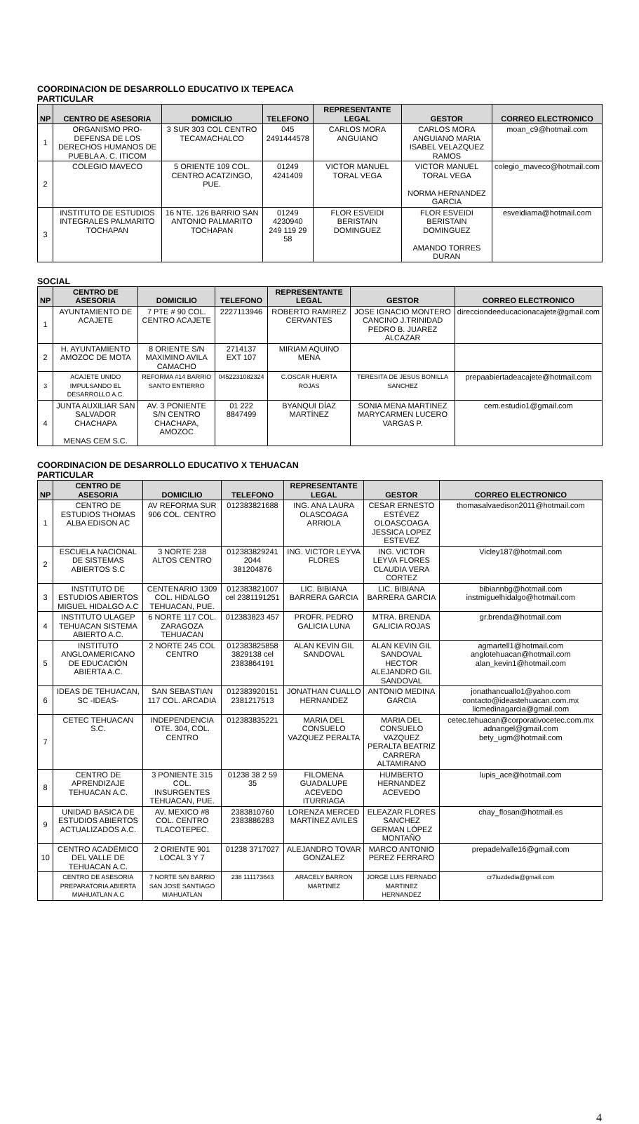COORDINACION DE DESARROLLO EDUCATIVO IX TEPEACA
PARTICULAR
| NP | CENTRO DE ASESORIA | DOMICILIO | TELEFONO | REPRESENTANTE LEGAL | GESTOR | CORREO ELECTRONICO |
| --- | --- | --- | --- | --- | --- | --- |
| 1 | ORGANISMO PRO-DEFENSA DE LOS DERECHOS HUMANOS DE PUEBLA A. C. ITICOM | 3 SUR 303 COL CENTRO TECAMACHALCO | 045 2491444578 | CARLOS MORA ANGUIANO | CARLOS MORA ANGUIANO MARIA ISABEL VELAZQUEZ RAMOS | moan_c9@hotmail.com |
| 2 | COLEGIO MAVECO | 5 ORIENTE 109 COL. CENTRO ACATZINGO, PUE. | 01249 4241409 | VICTOR MANUEL TORAL VEGA | VICTOR MANUEL TORAL VEGA NORMA HERNANDEZ GARCIA | colegio_maveco@hotmail.com |
| 3 | INSTITUTO DE ESTUDIOS INTEGRALES PALMARITO TOCHAPAN | 16 NTE. 126 BARRIO SAN ANTONIO PALMARITO TOCHAPAN | 01249 4230940 249 119 29 58 | FLOR ESVEIDI BERISTAIN DOMINGUEZ | FLOR ESVEIDI BERISTAIN DOMINGUEZ AMANDO TORRES DURAN | esveidiama@hotmail.com |
SOCIAL
| NP | CENTRO DE ASESORIA | DOMICILIO | TELEFONO | REPRESENTANTE LEGAL | GESTOR | CORREO ELECTRONICO |
| --- | --- | --- | --- | --- | --- | --- |
| 1 | AYUNTAMIENTO DE ACAJETE | 7 PTE # 90 COL. CENTRO ACAJETE | 2227113946 | ROBERTO RAMIREZ CERVANTES | JOSE IGNACIO MONTERO CANCINO J.TRINIDAD PEDRO B. JUAREZ ALCAZAR | direcciondeeducacionacajete@gmail.com |
| 2 | H. AYUNTAMIENTO AMOZOC DE MOTA | 8 ORIENTE S/N MAXIMINO AVILA CAMACHO | 2714137 EXT 107 | MIRIAM AQUINO MENA | | |
| 3 | ACAJETE UNIDO IMPULSANDO EL DESARROLLO A.C. | REFORMA #14 BARRIO SANTO ENTIERRO | 0452231082324 | C.OSCAR HUERTA ROJAS | TERESITA DE JESUS BONILLA SANCHEZ | prepaabiertadeacajete@hotmail.com |
| 4 | JUNTA AUXILIAR SAN SALVADOR CHACHAPA MENAS CEM S.C. | AV. 3 PONIENTE S/N CENTRO CHACHAPA, AMOZOC | 01 222 8847499 | BYANQUI DÍAZ MARTÍNEZ | SONIA MENA MARTINEZ MARYCARMEN LUCERO VARGAS P. | cem.estudio1@gmail.com |
COORDINACION DE DESARROLLO EDUCATIVO X TEHUACAN
PARTICULAR
| NP | CENTRO DE ASESORIA | DOMICILIO | TELEFONO | REPRESENTANTE LEGAL | GESTOR | CORREO ELECTRONICO |
| --- | --- | --- | --- | --- | --- | --- |
| 1 | CENTRO DE ESTUDIOS THOMAS ALBA EDISON AC | AV REFORMA SUR 906 COL. CENTRO | 012383821688 | ING. ANA LAURA OLASCOAGA ARRIOLA | CESAR ERNESTO ESTÉVEZ OLOASCOAGA JESSICA LOPEZ ESTEVEZ | thomasalvaedison2011@hotmail.com |
| 2 | ESCUELA NACIONAL DE SISTEMAS ABIERTOS S.C | 3 NORTE 238 ALTOS CENTRO | 012383829241 2044 381204876 | ING. VICTOR LEYVA FLORES | ING. VICTOR LEYVA FLORES CLAUDIA VERA CORTEZ | Vicley187@hotmail.com |
| 3 | INSTITUTO DE ESTUDIOS ABIERTOS MIGUEL HIDALGO A.C | CENTENARIO 1309 COL. HIDALGO TEHUACAN, PUE. | 012383821007 cel 2381191251 | LIC. BIBIANA BARRERA GARCIA | LIC. BIBIANA BARRERA GARCIA | bibiannbg@hotmail.com instmiguelhidalgo@hotmail.com |
| 4 | INSTITUTO ULAGEP TEHUACAN SISTEMA ABIERTO A.C. | 6 NORTE 117 COL. ZARAGOZA TEHUACAN | 012383823 457 | PROFR. PEDRO GALICIA LUNA | MTRA. BRENDA GALICIA ROJAS | gr.brenda@hotmail.com |
| 5 | INSTITUTO ANGLOAMERICANO DE EDUCACIÓN ABIERTA A.C. | 2 NORTE 245 COL CENTRO | 012383825858 3829138 cel 2383864191 | ALAN KEVIN GIL SANDOVAL | ALAN KEVIN GIL SANDOVAL HECTOR ALEJANDRO GIL SANDOVAL | agmartell1@hotmail.com anglotehuacan@hotmail.com alan_kevin1@hotmail.com |
| 6 | IDEAS DE TEHUACAN, SC -IDEAS- | SAN SEBASTIAN 117 COL. ARCADIA | 012383920151 2381217513 | JONATHAN CUALLO HERNANDEZ | ANTONIO MEDINA GARCIA | jonathancuallo1@yahoo.com contacto@ideastehuacan.com.mx licmedinagarcia@gmail.com |
| 7 | CETEC TEHUACAN S.C. | INDEPENDENCIA OTE. 304, COL. CENTRO | 012383835221 | MARIA DEL CONSUELO VAZQUEZ PERALTA | MARIA DEL CONSUELO VAZQUEZ PERALTA BEATRIZ CARRERA ALTAMIRANO | cetec.tehuacan@corporativocetec.com.mx adnangel@gmail.com bety_ugm@hotmail.com |
| 8 | CENTRO DE APRENDIZAJE TEHUACAN A.C. | 3 PONIENTE 315 COL. INSURGENTES TEHUACAN, PUE. | 01238 38 2 59 35 | FILOMENA GUADALUPE ACEVEDO ITURRIAGA | HUMBERTO HERNANDEZ ACEVEDO | lupis_ace@hotmail.com |
| 9 | UNIDAD BASICA DE ESTUDIOS ABIERTOS ACTUALIZADOS A.C. | AV. MEXICO #8 COL. CENTRO TLACOTEPEC. | 2383810760 2383886283 | LORENZA MERCED MARTÍNEZ AVILES | ELEAZAR FLORES SANCHEZ GERMAN LÓPEZ MONTAÑO | chay_flosan@hotmail.es |
| 10 | CENTRO ACADÉMICO DEL VALLE DE TEHUACAN A.C. | 2 ORIENTE 901 LOCAL 3 Y 7 | 01238 3717027 | ALEJANDRO TOVAR GONZALEZ | MARCO ANTONIO PEREZ FERRARO | prepadelvalle16@gmail.com |
| | CENTRO DE ASESORIA PREPARATORIA ABIERTA MIAHUATLAN A.C | 7 NORTE S/N BARRIO SAN JOSE SANTIAGO MIAHUATLAN | 238 111173643 | ARACELY BARRON MARTINEZ | JORGE LUIS FERNADO MARTINEZ HERNANDEZ | cr7luzdedia@gmail.com |
4